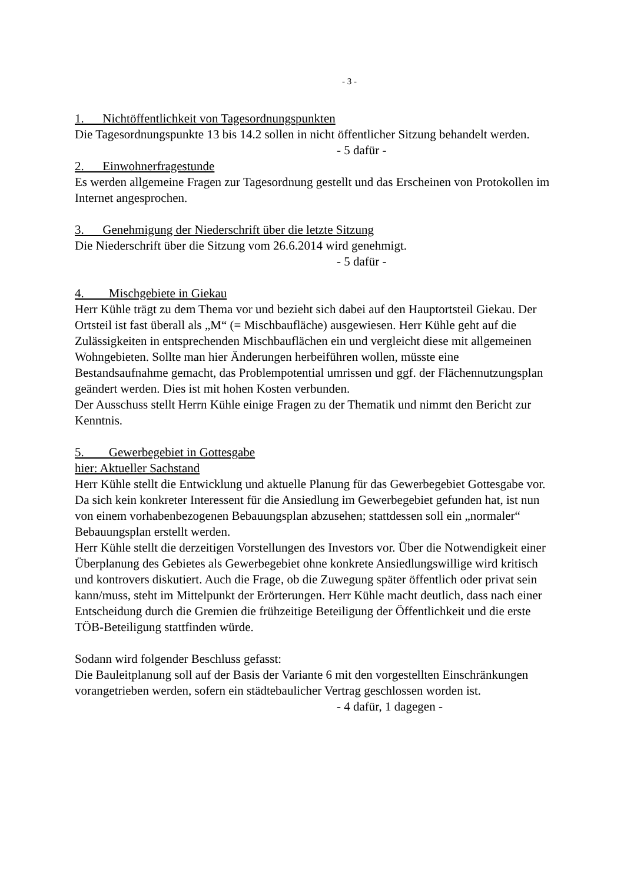- 3 -
1. Nichtöffentlichkeit von Tagesordnungspunkten
Die Tagesordnungspunkte 13 bis 14.2 sollen in nicht öffentlicher Sitzung behandelt werden.
- 5 dafür -
2. Einwohnerfragestunde
Es werden allgemeine Fragen zur Tagesordnung gestellt und das Erscheinen von Protokollen im Internet angesprochen.
3. Genehmigung der Niederschrift über die letzte Sitzung
Die Niederschrift über die Sitzung vom 26.6.2014 wird genehmigt.
- 5 dafür -
4. Mischgebiete in Giekau
Herr Kühle trägt zu dem Thema vor und bezieht sich dabei auf den Hauptortsteil Giekau. Der Ortsteil ist fast überall als „M“ (= Mischbaufläche) ausgewiesen. Herr Kühle geht auf die Zulässigkeiten in entsprechenden Mischbauflächen ein und vergleicht diese mit allgemeinen Wohngebieten. Sollte man hier Änderungen herbeiführen wollen, müsste eine Bestandsaufnahme gemacht, das Problempotential umrissen und ggf. der Flächennutzungsplan geändert werden. Dies ist mit hohen Kosten verbunden.
Der Ausschuss stellt Herrn Kühle einige Fragen zu der Thematik und nimmt den Bericht zur Kenntnis.
5. Gewerbegebiet in Gottesgabe
hier: Aktueller Sachstand
Herr Kühle stellt die Entwicklung und aktuelle Planung für das Gewerbegebiet Gottesgabe vor. Da sich kein konkreter Interessent für die Ansiedlung im Gewerbegebiet gefunden hat, ist nun von einem vorhabenbezogenen Bebauungsplan abzusehen; stattdessen soll ein „normaler“ Bebauungsplan erstellt werden.
Herr Kühle stellt die derzeitigen Vorstellungen des Investors vor. Über die Notwendigkeit einer Überplanung des Gebietes als Gewerbegebiet ohne konkrete Ansiedlungswillige wird kritisch und kontrovers diskutiert. Auch die Frage, ob die Zuwegung später öffentlich oder privat sein kann/muss, steht im Mittelpunkt der Erörterungen. Herr Kühle macht deutlich, dass nach einer Entscheidung durch die Gremien die frühzeitige Beteiligung der Öffentlichkeit und die erste TÖB-Beteiligung stattfinden würde.
Sodann wird folgender Beschluss gefasst:
Die Bauleitplanung soll auf der Basis der Variante 6 mit den vorgestellten Einschränkungen vorangetrieben werden, sofern ein städtebaulicher Vertrag geschlossen worden ist.
- 4 dafür, 1 dagegen -